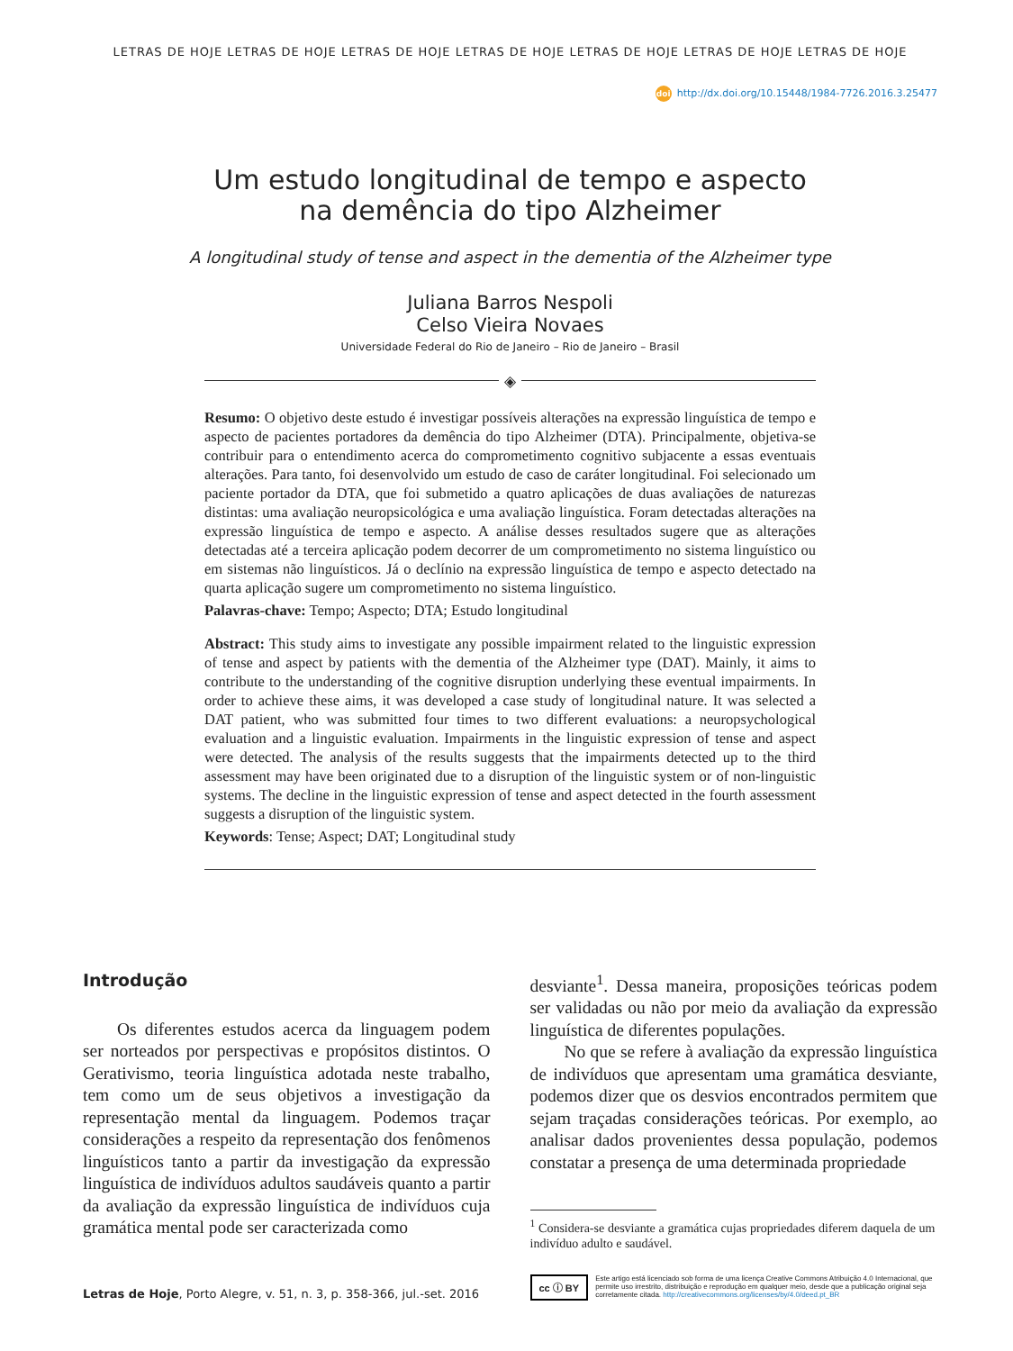LETRAS DE HOJE LETRAS DE HOJE LETRAS DE HOJE LETRAS DE HOJE LETRAS DE HOJE LETRAS DE HOJE LETRAS DE HOJE
doi http://dx.doi.org/10.15448/1984-7726.2016.3.25477
Um estudo longitudinal de tempo e aspecto
na demência do tipo Alzheimer
A longitudinal study of tense and aspect in the dementia of the Alzheimer type
Juliana Barros Nespoli
Celso Vieira Novaes
Universidade Federal do Rio de Janeiro – Rio de Janeiro – Brasil
◈
Resumo: O objetivo deste estudo é investigar possíveis alterações na expressão linguística de tempo e aspecto de pacientes portadores da demência do tipo Alzheimer (DTA). Principalmente, objetiva-se contribuir para o entendimento acerca do comprometimento cognitivo subjacente a essas eventuais alterações. Para tanto, foi desenvolvido um estudo de caso de caráter longitudinal. Foi selecionado um paciente portador da DTA, que foi submetido a quatro aplicações de duas avaliações de naturezas distintas: uma avaliação neuropsicológica e uma avaliação linguística. Foram detectadas alterações na expressão linguística de tempo e aspecto. A análise desses resultados sugere que as alterações detectadas até a terceira aplicação podem decorrer de um comprometimento no sistema linguístico ou em sistemas não linguísticos. Já o declínio na expressão linguística de tempo e aspecto detectado na quarta aplicação sugere um comprometimento no sistema linguístico.
Palavras-chave: Tempo; Aspecto; DTA; Estudo longitudinal
Abstract: This study aims to investigate any possible impairment related to the linguistic expression of tense and aspect by patients with the dementia of the Alzheimer type (DAT). Mainly, it aims to contribute to the understanding of the cognitive disruption underlying these eventual impairments. In order to achieve these aims, it was developed a case study of longitudinal nature. It was selected a DAT patient, who was submitted four times to two different evaluations: a neuropsychological evaluation and a linguistic evaluation. Impairments in the linguistic expression of tense and aspect were detected. The analysis of the results suggests that the impairments detected up to the third assessment may have been originated due to a disruption of the linguistic system or of non-linguistic systems. The decline in the linguistic expression of tense and aspect detected in the fourth assessment suggests a disruption of the linguistic system.
Keywords: Tense; Aspect; DAT; Longitudinal study
Introdução
Os diferentes estudos acerca da linguagem podem ser norteados por perspectivas e propósitos distintos. O Gerativismo, teoria linguística adotada neste trabalho, tem como um de seus objetivos a investigação da representação mental da linguagem. Podemos traçar considerações a respeito da representação dos fenômenos linguísticos tanto a partir da investigação da expressão linguística de indivíduos adultos saudáveis quanto a partir da avaliação da expressão linguística de indivíduos cuja gramática mental pode ser caracterizada como
desviante<sup>1</sup>. Dessa maneira, proposições teóricas podem ser validadas ou não por meio da avaliação da expressão linguística de diferentes populações.
No que se refere à avaliação da expressão linguística de indivíduos que apresentam uma gramática desviante, podemos dizer que os desvios encontrados permitem que sejam traçadas considerações teóricas. Por exemplo, ao analisar dados provenientes dessa população, podemos constatar a presença de uma determinada propriedade
<sup>1</sup> Considera-se desviante a gramática cujas propriedades diferem daquela de um indivíduo adulto e saudável.
Letras de Hoje, Porto Alegre, v. 51, n. 3, p. 358-366, jul.-set. 2016
cc ⓘ BY Este artigo está licenciado sob forma de uma licença Creative Commons Atribuição 4.0 Internacional, que permite uso irrestrito, distribuição e reprodução em qualquer meio, desde que a publicação original seja corretamente citada. http://creativecommons.org/licenses/by/4.0/deed.pt_BR